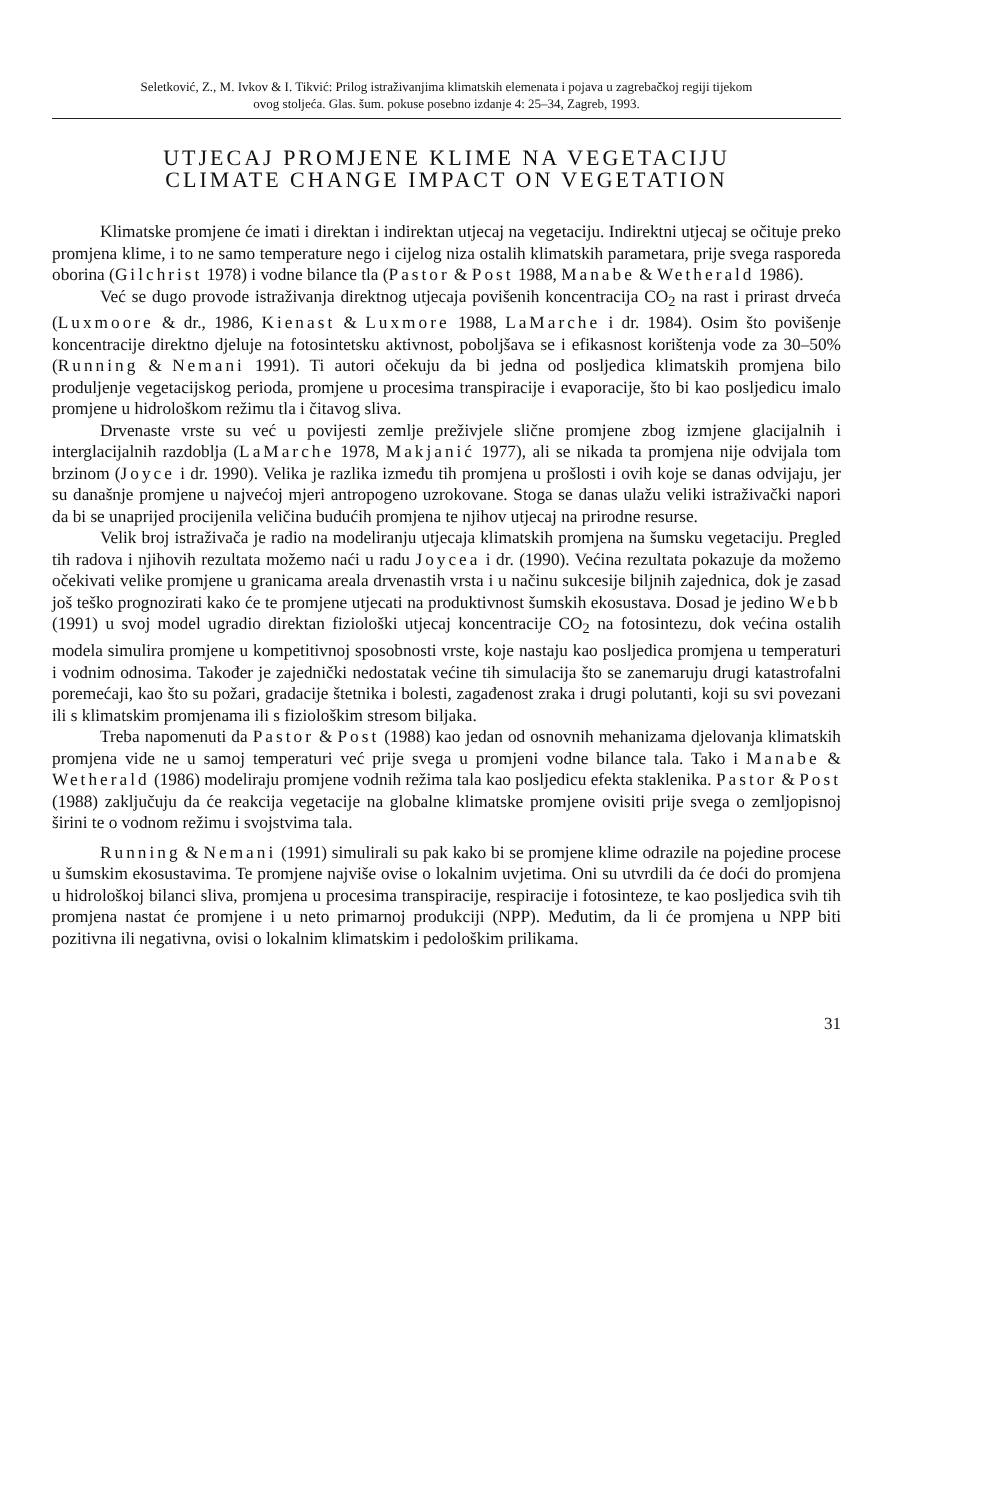Seletković, Z., M. Ivkov & I. Tikvić: Prilog istraživanjima klimatskih elemenata i pojava u zagrebačkoj regiji tijekom
ovog stoljeća. Glas. šum. pokuse posebno izdanje 4: 25–34, Zagreb, 1993.
UTJECAJ PROMJENE KLIME NA VEGETACIJU
CLIMATE CHANGE IMPACT ON VEGETATION
Klimatske promjene će imati i direktan i indirektan utjecaj na vegetaciju. Indirektni utjecaj se očituje preko promjena klime, i to ne samo temperature nego i cijelog niza ostalih klimatskih parametara, prije svega rasporeda oborina (Gilchrist 1978) i vodne bilance tla (Pastor & Post 1988, Manabe & Wetherald 1986).
Već se dugo provode istraživanja direktnog utjecaja povišenih koncentracija CO<sub>2</sub> na rast i prirast drveća (Luxmoore & dr., 1986, Kienast & Luxmore 1988, LaMarche i dr. 1984). Osim što povišenje koncentracije direktno djeluje na fotosintetsku aktivnost, poboljšava se i efikasnost korištenja vode za 30–50% (Running & Nemani 1991). Ti autori očekuju da bi jedna od posljedica klimatskih promjena bilo produljenje vegetacijskog perioda, promjene u procesima transpiracije i evaporacije, što bi kao posljedicu imalo promjene u hidrološkom režimu tla i čitavog sliva.
Drvenaste vrste su već u povijesti zemlje preživjele slične promjene zbog izmjene glacijalnih i interglacijalnih razdoblja (LaMarche 1978, Makjanić 1977), ali se nikada ta promjena nije odvijala tom brzinom (Joyce i dr. 1990). Velika je razlika između tih promjena u prošlosti i ovih koje se danas odvijaju, jer su današnje promjene u najvećoj mjeri antropogeno uzrokovane. Stoga se danas ulažu veliki istraživački napori da bi se unaprijed procijenila veličina budućih promjena te njihov utjecaj na prirodne resurse.
Velik broj istraživača je radio na modeliranju utjecaja klimatskih promjena na šumsku vegetaciju. Pregled tih radova i njihovih rezultata možemo naći u radu Joycea i dr. (1990). Većina rezultata pokazuje da možemo očekivati velike promjene u granicama areala drvenastih vrsta i u načinu sukcesije biljnih zajednica, dok je zasad još teško prognozirati kako će te promjene utjecati na produktivnost šumskih ekosustava. Dosad je jedino Webb (1991) u svoj model ugradio direktan fiziološki utjecaj koncentracije CO<sub>2</sub> na fotosintezu, dok većina ostalih modela simulira promjene u kompetitivnoj sposobnosti vrste, koje nastaju kao posljedica promjena u temperaturi i vodnim odnosima. Također je zajednički nedostatak većine tih simulacija što se zanemaruju drugi katastrofalni poremećaji, kao što su požari, gradacije štetnika i bolesti, zagađenost zraka i drugi polutanti, koji su svi povezani ili s klimatskim promjenama ili s fiziološkim stresom biljaka.
Treba napomenuti da Pastor & Post (1988) kao jedan od osnovnih mehanizama djelovanja klimatskih promjena vide ne u samoj temperaturi već prije svega u promjeni vodne bilance tala. Tako i Manabe & Wetherald (1986) modeliraju promjene vodnih režima tala kao posljedicu efekta staklenika. Pastor & Post (1988) zaključuju da će reakcija vegetacije na globalne klimatske promjene ovisiti prije svega o zemljopisnoj širini te o vodnom režimu i svojstvima tala.
Running & Nemani (1991) simulirali su pak kako bi se promjene klime odrazile na pojedine procese u šumskim ekosustavima. Te promjene najviše ovise o lokalnim uvjetima. Oni su utvrdili da će doći do promjena u hidrološkoj bilanci sliva, promjena u procesima transpiracije, respiracije i fotosinteze, te kao posljedica svih tih promjena nastat će promjene i u neto primarnoj produkciji (NPP). Međutim, da li će promjena u NPP biti pozitivna ili negativna, ovisi o lokalnim klimatskim i pedološkim prilikama.
31